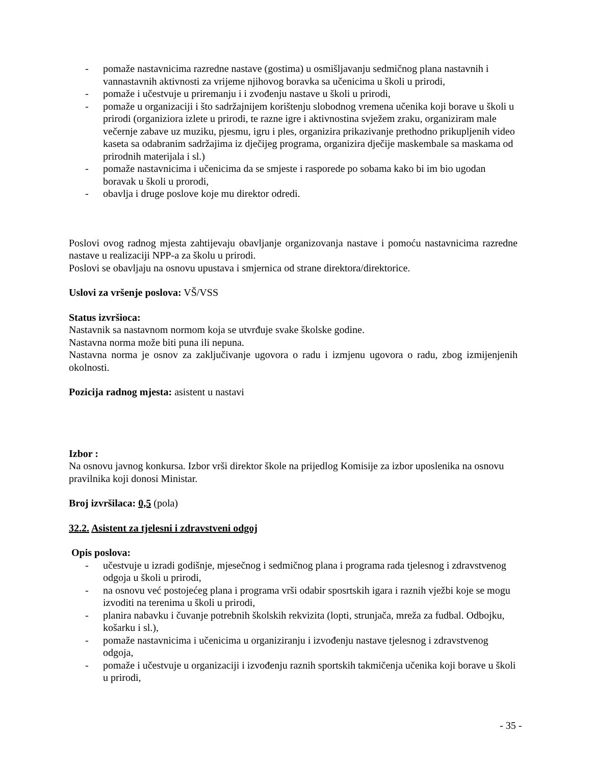- pomaže nastavnicima razredne nastave (gostima) u osmišljavanju sedmičnog plana nastavnih i vannastavnih aktivnosti za vrijeme njihovog boravka sa učenicima u školi u prirodi,
- pomaže i učestvuje u priremanju i i zvođenju nastave u školi u prirodi,
- pomaže u organizaciji i što sadržajnijem korištenju slobodnog vremena učenika koji borave u školi u prirodi (organiziora izlete u prirodi, te razne igre i aktivnostina svježem zraku, organiziram male večernje zabave uz muziku, pjesmu, igru i ples, organizira prikazivanje prethodno prikupljenih video kaseta sa odabranim sadržajima iz dječijeg programa, organizira dječije maskembale sa maskama od prirodnih materijala i sl.)
- pomaže nastavnicima i učenicima da se smjeste i rasporede po sobama kako bi im bio ugodan boravak u školi u prorodi,
- obavlja i druge poslove koje mu direktor odredi.
Poslovi ovog radnog mjesta zahtijevaju obavljanje organizovanja nastave i pomoću nastavnicima razredne nastave u realizaciji NPP-a za školu u prirodi.
Poslovi se obavljaju na osnovu upustava i smjernica od strane direktora/direktorice.
Uslovi za vršenje poslova: VŠ/VSS
Status izvršioca:
Nastavnik sa nastavnom normom koja se utvrđuje svake školske godine.
Nastavna norma može biti puna ili nepuna.
Nastavna norma je osnov za zaključivanje ugovora o radu i izmjenu ugovora o radu, zbog izmijenjenih okolnosti.
Pozicija radnog mjesta: asistent u nastavi
Izbor :
Na osnovu javnog konkursa. Izbor vrši direktor škole na prijedlog Komisije za izbor uposlenika na osnovu pravilnika koji donosi Ministar.
Broj izvršilaca: 0,5 (pola)
32.2. Asistent za tjelesni i zdravstveni odgoj
Opis poslova:
- učestvuje u izradi godišnje, mjesečnog i sedmičnog plana i programa rada tjelesnog i zdravstvenog odgoja u školi u prirodi,
- na osnovu već postojećeg plana i programa vrši odabir sposrtskih igara i raznih vježbi koje se mogu izvoditi na terenima u školi u prirodi,
- planira nabavku i čuvanje potrebnih školskih rekvizita (lopti, strunjača, mreža za fudbal. Odbojku, košarku i sl.),
- pomaže nastavnicima i učenicima u organiziranju i izvođenju nastave tjelesnog i zdravstvenog odgoja,
- pomaže i učestvuje u organizaciji i izvođenju raznih sportskih takmičenja učenika koji borave u školi u prirodi,
- 35 -